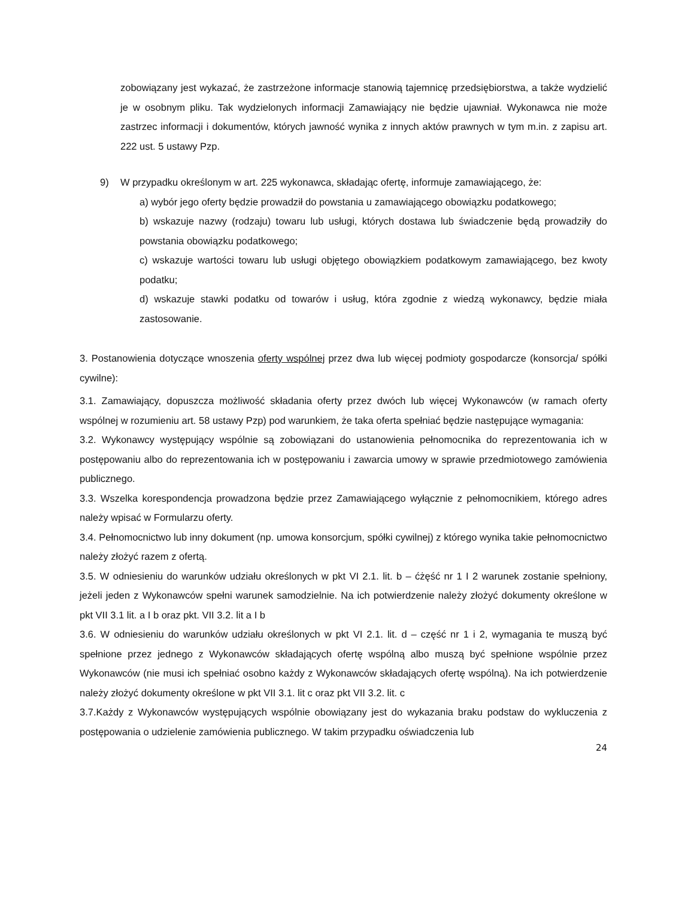zobowiązany jest wykazać, że zastrzeżone informacje stanowią tajemnicę przedsiębiorstwa, a także wydzielić je w osobnym pliku. Tak wydzielonych informacji Zamawiający nie będzie ujawniał. Wykonawca nie może zastrzec informacji i dokumentów, których jawność wynika z innych aktów prawnych w tym m.in. z zapisu art. 222 ust. 5 ustawy Pzp.
9) W przypadku określonym w art. 225 wykonawca, składając ofertę, informuje zamawiającego, że:
a) wybór jego oferty będzie prowadził do powstania u zamawiającego obowiązku podatkowego;
b) wskazuje nazwy (rodzaju) towaru lub usługi, których dostawa lub świadczenie będą prowadziły do powstania obowiązku podatkowego;
c) wskazuje wartości towaru lub usługi objętego obowiązkiem podatkowym zamawiającego, bez kwoty podatku;
d) wskazuje stawki podatku od towarów i usług, która zgodnie z wiedzą wykonawcy, będzie miała zastosowanie.
3. Postanowienia dotyczące wnoszenia oferty wspólnej przez dwa lub więcej podmioty gospodarcze (konsorcja/ spółki cywilne):
3.1. Zamawiający, dopuszcza możliwość składania oferty przez dwóch lub więcej Wykonawców (w ramach oferty wspólnej w rozumieniu art. 58 ustawy Pzp) pod warunkiem, że taka oferta spełniać będzie następujące wymagania:
3.2. Wykonawcy występujący wspólnie są zobowiązani do ustanowienia pełnomocnika do reprezentowania ich w postępowaniu albo do reprezentowania ich w postępowaniu i zawarcia umowy w sprawie przedmiotowego zamówienia publicznego.
3.3. Wszelka korespondencja prowadzona będzie przez Zamawiającego wyłącznie z pełnomocnikiem, którego adres należy wpisać w Formularzu oferty.
3.4. Pełnomocnictwo lub inny dokument (np. umowa konsorcjum, spółki cywilnej) z którego wynika takie pełnomocnictwo należy złożyć razem z ofertą.
3.5. W odniesieniu do warunków udziału określonych w pkt VI 2.1. lit. b – ćżęść nr 1 I 2 warunek zostanie spełniony, jeżeli jeden z Wykonawców spełni warunek samodzielnie. Na ich potwierdzenie należy złożyć dokumenty określone w pkt VII 3.1 lit. a I b oraz pkt. VII 3.2. lit a I b
3.6. W odniesieniu do warunków udziału określonych w pkt VI 2.1. lit. d – część nr 1 i 2, wymagania te muszą być spełnione przez jednego z Wykonawców składających ofertę wspólną albo muszą być spełnione wspólnie przez Wykonawców (nie musi ich spełniać osobno każdy z Wykonawców składających ofertę wspólną). Na ich potwierdzenie należy złożyć dokumenty określone w pkt VII 3.1. lit c oraz pkt VII 3.2. lit. c
3.7.Każdy z Wykonawców występujących wspólnie obowiązany jest do wykazania braku podstaw do wykluczenia z postępowania o udzielenie zamówienia publicznego. W takim przypadku oświadczenia lub
24